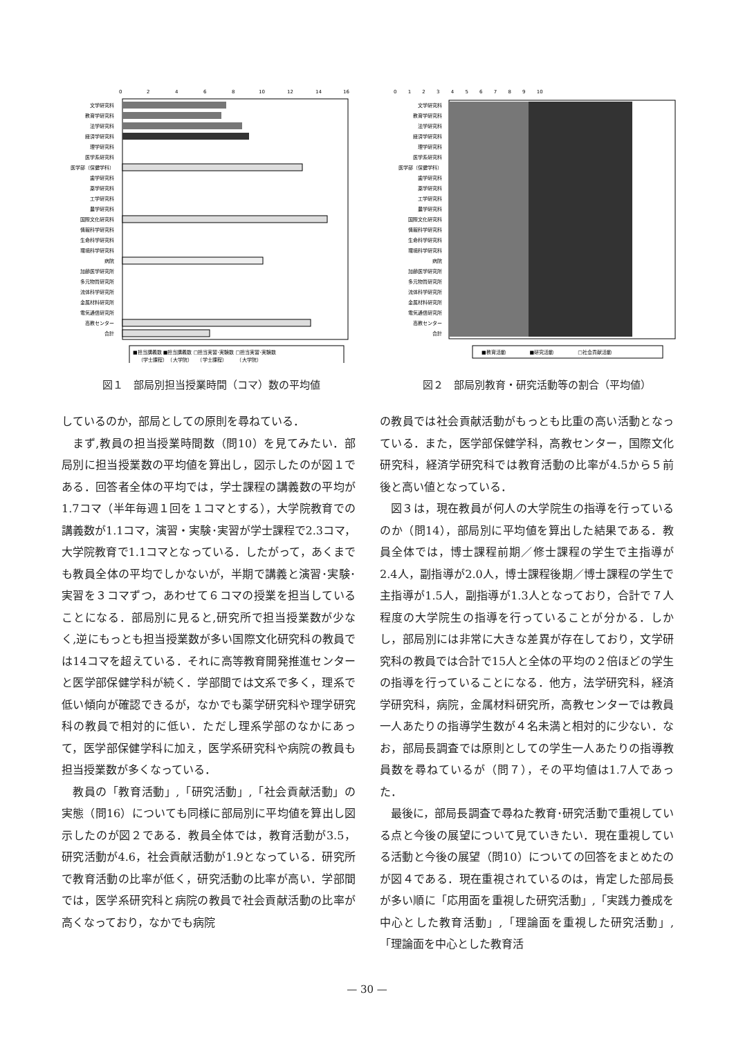0
2
4
6
8
10
12
14
16
文学研究科
教育学研究科
法学研究科
経済学研究科
理学研究科
医学系研究科
医学部（保健学科）
歯学研究科
薬学研究科
工学研究科
農学研究科
国際文化研究科
情報科学研究科
生命科学研究科
環境科学研究科
病院
加齢医学研究所
多元物質研究所
流体科学研究所
金属材料研究所
電気通信研究所
高教センター
合計
■担当講義数 ■担当講義数 □担当実習･実験数 □担当実習･実験数
（学士課程）　（大学院）　　（学士課程）　　　（大学院）
図１　部局別担当授業時間（コマ）数の平均値
0 　　1 　　2 　　3 　　4 　　5 　　6 　　7 　　8 　　9 　　10
文学研究科
教育学研究科
法学研究科
経済学研究科
理学研究科
医学系研究科
医学部（保健学科）
歯学研究科
薬学研究科
工学研究科
農学研究科
国際文化研究科
情報科学研究科
生命科学研究科
環境科学研究科
病院
加齢医学研究所
多元物質研究所
流体科学研究所
金属材料研究所
電気通信研究所
高教センター
合計
■教育活動　　　　　■研究活動　　　　　□社会貢献活動
図２　部局別教育・研究活動等の割合（平均値）
しているのか，部局としての原則を尋ねている．
まず,教員の担当授業時間数（問10）を見てみたい．部局別に担当授業数の平均値を算出し，図示したのが図１である．回答者全体の平均では，学士課程の講義数の平均が1.7コマ（半年毎週１回を１コマとする），大学院教育での講義数が1.1コマ，演習・実験･実習が学士課程で2.3コマ，大学院教育で1.1コマとなっている．したがって，あくまでも教員全体の平均でしかないが，半期で講義と演習･実験･実習を３コマずつ，あわせて６コマの授業を担当していることになる．部局別に見ると,研究所で担当授業数が少なく,逆にもっとも担当授業数が多い国際文化研究科の教員では14コマを超えている．それに高等教育開発推進センターと医学部保健学科が続く．学部間では文系で多く，理系で低い傾向が確認できるが，なかでも薬学研究科や理学研究科の教員で相対的に低い．ただし理系学部のなかにあって，医学部保健学科に加え，医学系研究科や病院の教員も担当授業数が多くなっている．
教員の「教育活動」,「研究活動」,「社会貢献活動」の実態（問16）についても同様に部局別に平均値を算出し図示したのが図２である．教員全体では，教育活動が3.5，研究活動が4.6，社会貢献活動が1.9となっている．研究所で教育活動の比率が低く，研究活動の比率が高い．学部間では，医学系研究科と病院の教員で社会貢献活動の比率が高くなっており，なかでも病院
の教員では社会貢献活動がもっとも比重の高い活動となっている．また，医学部保健学科，高教センター，国際文化研究科，経済学研究科では教育活動の比率が4.5から５前後と高い値となっている．
図３は，現在教員が何人の大学院生の指導を行っているのか（問14），部局別に平均値を算出した結果である．教員全体では，博士課程前期／修士課程の学生で主指導が2.4人，副指導が2.0人，博士課程後期／博士課程の学生で主指導が1.5人，副指導が1.3人となっており，合計で７人程度の大学院生の指導を行っていることが分かる．しかし，部局別には非常に大きな差異が存在しており，文学研究科の教員では合計で15人と全体の平均の２倍ほどの学生の指導を行っていることになる．他方，法学研究科，経済学研究科，病院，金属材料研究所，高教センターでは教員一人あたりの指導学生数が４名未満と相対的に少ない．なお，部局長調査では原則としての学生一人あたりの指導教員数を尋ねているが（問７），その平均値は1.7人であった．
最後に，部局長調査で尋ねた教育･研究活動で重視している点と今後の展望について見ていきたい．現在重視している活動と今後の展望（問10）についての回答をまとめたのが図４である．現在重視されているのは，肯定した部局長が多い順に「応用面を重視した研究活動」,「実践力養成を中心とした教育活動」,「理論面を重視した研究活動」,「理論面を中心とした教育活
— 30 —